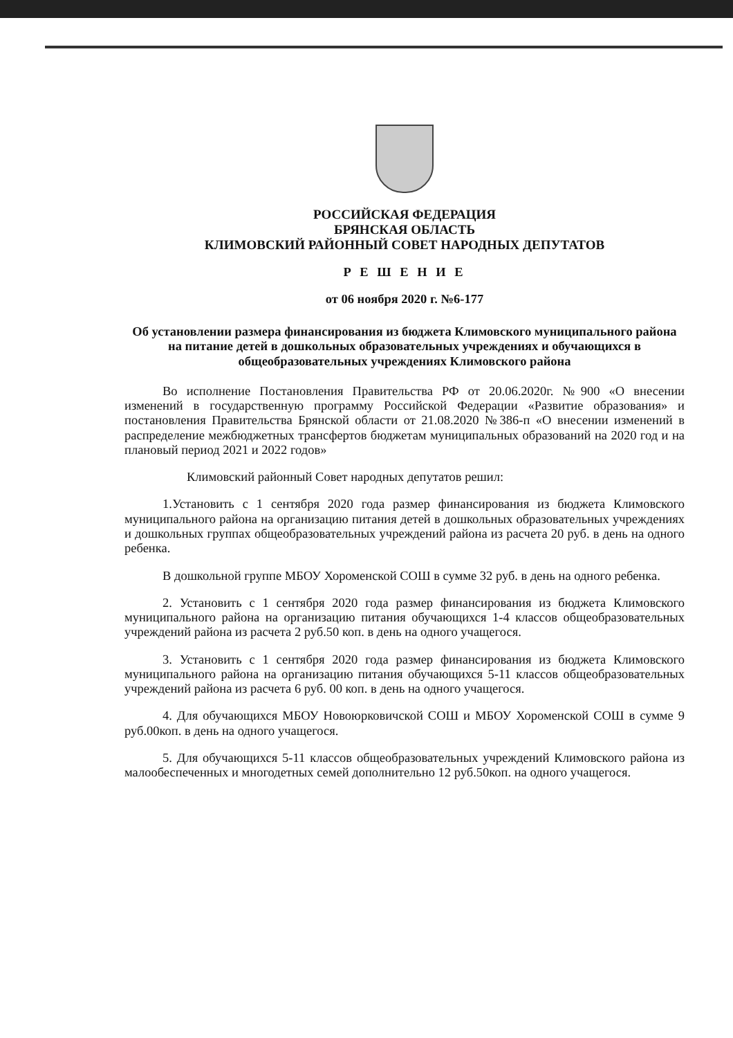РОССИЙСКАЯ ФЕДЕРАЦИЯ
БРЯНСКАЯ ОБЛАСТЬ
КЛИМОВСКИЙ РАЙОННЫЙ СОВЕТ НАРОДНЫХ ДЕПУТАТОВ
Р Е Ш Е Н И Е
от 06 ноября 2020 г. №6-177
Об установлении размера финансирования из бюджета Климовского муниципального района на питание детей в дошкольных образовательных учреждениях и обучающихся в общеобразовательных учреждениях Климовского района
Во исполнение Постановления Правительства РФ от 20.06.2020г. №900 «О внесении изменений в государственную программу Российской Федерации «Развитие образования» и постановления Правительства Брянской области от 21.08.2020 №386-п «О внесении изменений в распределение межбюджетных трансфертов бюджетам муниципальных образований на 2020 год и на плановый период 2021 и 2022 годов»
Климовский районный Совет народных депутатов решил:
1.Установить с 1 сентября 2020 года размер финансирования из бюджета Климовского муниципального района на организацию питания детей в дошкольных образовательных учреждениях и дошкольных группах общеобразовательных учреждений района из расчета 20 руб. в день на одного ребенка.
В дошкольной группе МБОУ Хороменской СОШ в сумме 32 руб. в день на одного ребенка.
2. Установить с 1 сентября 2020 года размер финансирования из бюджета Климовского муниципального района на организацию питания обучающихся 1-4 классов общеобразовательных учреждений района из расчета 2 руб.50 коп. в день на одного учащегося.
3. Установить с 1 сентября 2020 года размер финансирования из бюджета Климовского муниципального района на организацию питания обучающихся 5-11 классов общеобразовательных учреждений района из расчета 6 руб. 00 коп. в день на одного учащегося.
4. Для обучающихся МБОУ Новоюрковичской СОШ и МБОУ Хороменской СОШ в сумме 9 руб.00коп. в день на одного учащегося.
5. Для обучающихся 5-11 классов общеобразовательных учреждений Климовского района из малообеспеченных и многодетных семей дополнительно 12 руб.50коп. на одного учащегося.